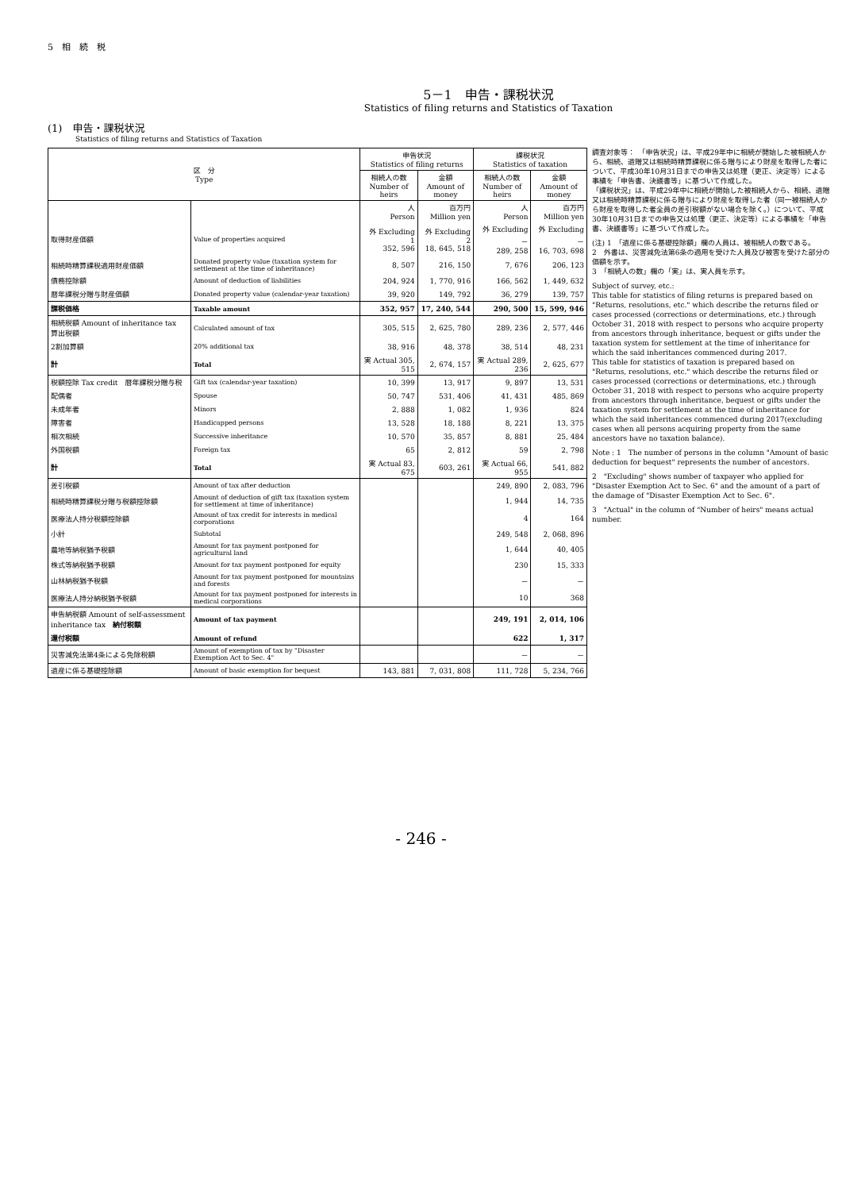5　相　続　税
5－1　申告・課税状況
Statistics of filing returns and Statistics of Taxation
(1)　申告・課税状況
Statistics of filing returns and Statistics of Taxation
| 区 分 Type | | 申告状況 Statistics of filing returns | | 課税状況 Statistics of taxation | |
| --- | --- | --- | --- | --- | --- |
| | | 相続人の数 Number of heirs | 金額 Amount of money | 相続人の数 Number of heirs | 金額 Amount of money |
| | | 人 Person | 百万円 Million yen | 人 Person | 百万円 Million yen |
| 取得財産価額 | Value of properties acquired | 外 Excluding 1 352, 596 | 外 Excluding 2 18, 645, 518 | 外 Excluding － 289, 258 | 外 Excluding － 16, 703, 698 |
| 相続時精算課税適用財産価額 | Donated property value (taxation system for settlement at the time of inheritance) | 8, 507 | 216, 150 | 7, 676 | 206, 123 |
| 債務控除額 | Amount of deduction of liabilities | 204, 924 | 1, 770, 916 | 166, 562 | 1, 449, 632 |
| 暦年課税分贈与財産価額 | Donated property value (calendar-year taxation) | 39, 920 | 149, 792 | 36, 279 | 139, 757 |
| 課税価格 | Taxable amount | 352, 957 | 17, 240, 544 | 290, 500 | 15, 599, 946 |
| 相続税額 Amount of inheritance tax 算出税額 | Calculated amount of tax | 305, 515 | 2, 625, 780 | 289, 236 | 2, 577, 446 |
| 2割加算額 | 20% additional tax | 38, 916 | 48, 378 | 38, 514 | 48, 231 |
| 計 | Total | 実 Actual 305, 515 | 2, 674, 157 | 実 Actual 289, 236 | 2, 625, 677 |
| 税額控除 Tax credit 暦年課税分贈与税 | Gift tax (calendar-year taxation) | 10, 399 | 13, 917 | 9, 897 | 13, 531 |
| 配偶者 | Spouse | 50, 747 | 531, 406 | 41, 431 | 485, 869 |
| 未成年者 | Minors | 2, 888 | 1, 082 | 1, 936 | 824 |
| 障害者 | Handicapped persons | 13, 528 | 18, 188 | 8, 221 | 13, 375 |
| 相次相続 | Successive inheritance | 10, 570 | 35, 857 | 8, 881 | 25, 484 |
| 外国税額 | Foreign tax | 65 | 2, 812 | 59 | 2, 798 |
| 計 | Total | 実 Actual 83, 675 | 603, 261 | 実 Actual 66, 955 | 541, 882 |
| 差引税額 | Amount of tax after deduction | | | 249, 890 | 2, 083, 796 |
| 相続時精算課税分贈与税額控除額 | Amount of deduction of gift tax (taxation system for settlement at time of inheritance) | | | 1, 944 | 14, 735 |
| 医療法人持分税額控除額 | Amount of tax credit for interests in medical corporations | | | 4 | 164 |
| 小計 | Subtotal | | | 249, 548 | 2, 068, 896 |
| 農地等納税猶予税額 | Amount for tax payment postponed for agricultural land | | | 1, 644 | 40, 405 |
| 株式等納税猶予税額 | Amount for tax payment postponed for equity | | | 230 | 15, 333 |
| 山林納税猶予税額 | Amount for tax payment postponed for mountains and forests | | | － | － |
| 医療法人持分納税猶予税額 | Amount for tax payment postponed for interests in medical corporations | | | 10 | 368 |
| 申告納税額 Amount of self-assessment inheritance tax 納付税額 | Amount of tax payment | | | 249, 191 | 2, 014, 106 |
| 還付税額 | Amount of refund | | | 622 | 1, 317 |
| 災害減免法第4条による免除税額 | Amount of exemption of tax by "Disaster Exemption Act to Sec. 4" | | | － | － |
| 遺産に係る基礎控除額 | Amount of basic exemption for bequest | 143, 881 | 7, 031, 808 | 111, 728 | 5, 234, 766 |
調査対象等：　「申告状況」は、平成29年中に相続が開始した被相続人から、相続、遺贈又は相続時精算課税に係る贈与により財産を取得した者について、平成30年10月31日までの申告又は処理（更正、決定等）による事績を「申告書、決議書等」に基づいて作成した。
「課税状況」は、平成29年中に相続が開始した被相続人から、相続、遺贈又は相続時精算課税に係る贈与により財産を取得した者（同一被相続人から財産を取得した者全員の差引税額がない場合を除く。）について、平成30年10月31日までの申告又は処理（更正、決定等）による事績を「申告書、決議書等」に基づいて作成した。
(注) 1　「遺産に係る基礎控除額」欄の人員は、被相続人の数である。
2　外書は、災害減免法第6条の適用を受けた人員及び被害を受けた部分の価額を示す。
3　「相続人の数」欄の「実」は、実人員を示す。
Subject of survey, etc.:
This table for statistics of filing returns is prepared based on "Returns, resolutions, etc." which describe the returns filed or cases processed (corrections or determinations, etc.) through October 31, 2018 with respect to persons who acquire property from ancestors through inheritance, bequest or gifts under the taxation system for settlement at the time of inheritance for which the said inheritances commenced during 2017.
This table for statistics of taxation is prepared based on "Returns, resolutions, etc." which describe the returns filed or cases processed (corrections or determinations, etc.) through October 31, 2018 with respect to persons who acquire property from ancestors through inheritance, bequest or gifts under the taxation system for settlement at the time of inheritance for which the said inheritances commenced during 2017(excluding cases when all persons acquiring property from the same ancestors have no taxation balance).
Note : 1　The number of persons in the column "Amount of basic deduction for bequest" represents the number of ancestors.
2　"Excluding" shows number of taxpayer who applied for "Disaster Exemption Act to Sec. 6" and the amount of a part of the damage of "Disaster Exemption Act to Sec. 6".
3　"Actual" in the column of "Number of heirs" means actual number.
- 246 -